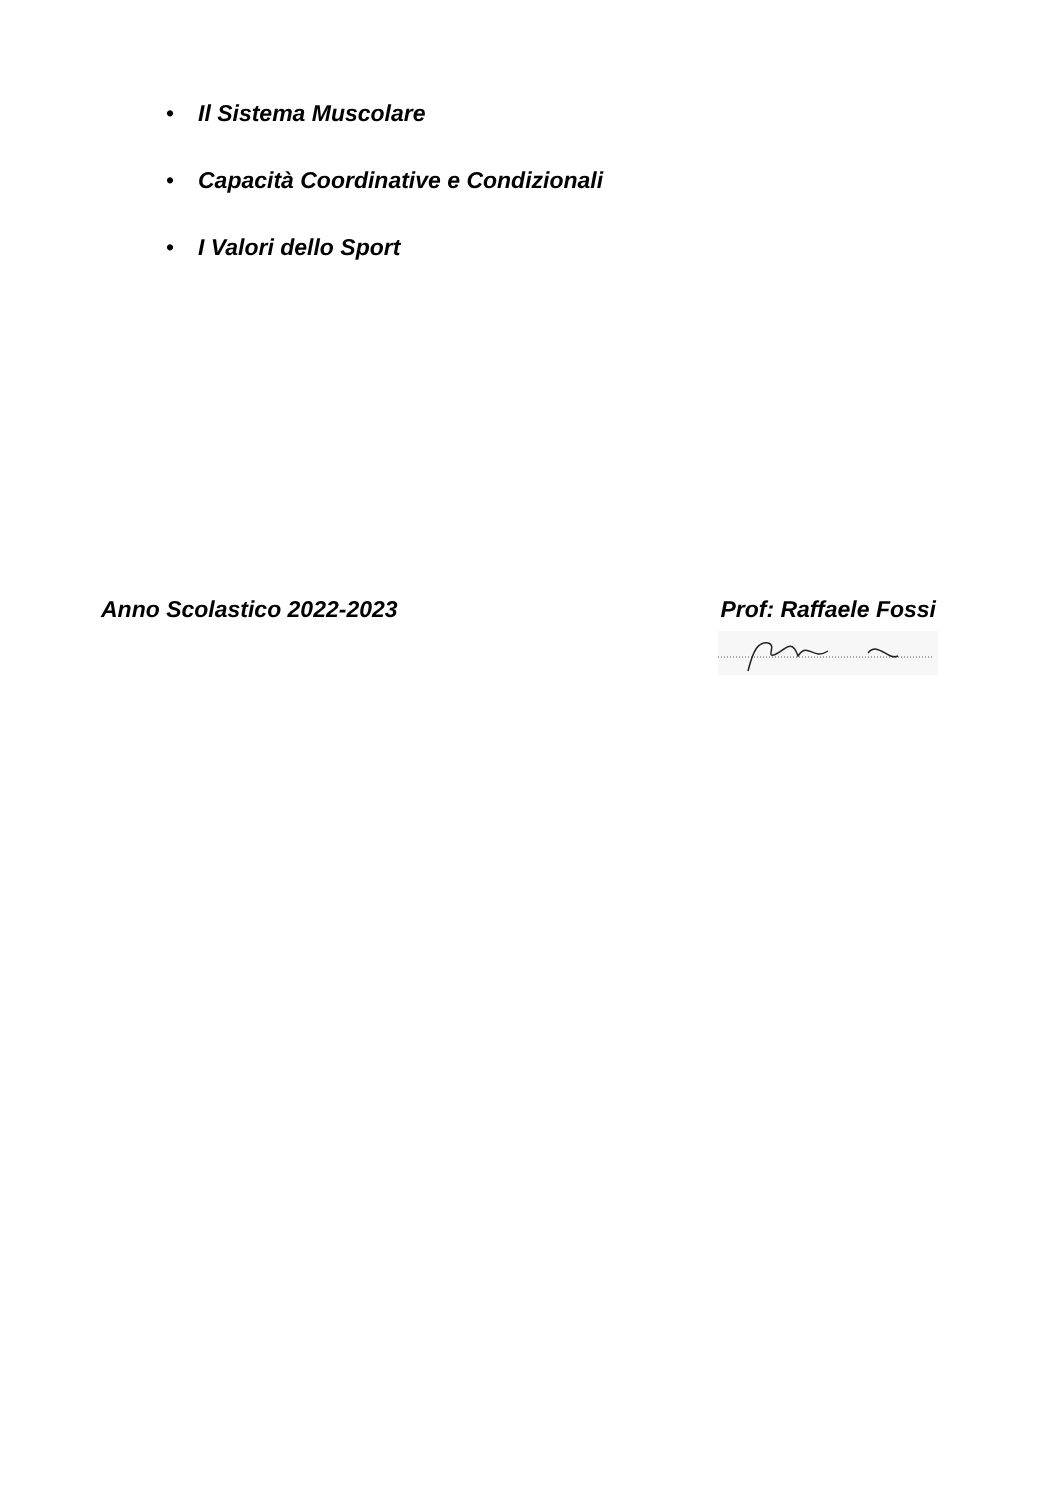• Il Sistema Muscolare
• Capacità Coordinative e Condizionali
• I Valori dello Sport
Anno Scolastico 2022-2023 Prof: Raffaele Fossi